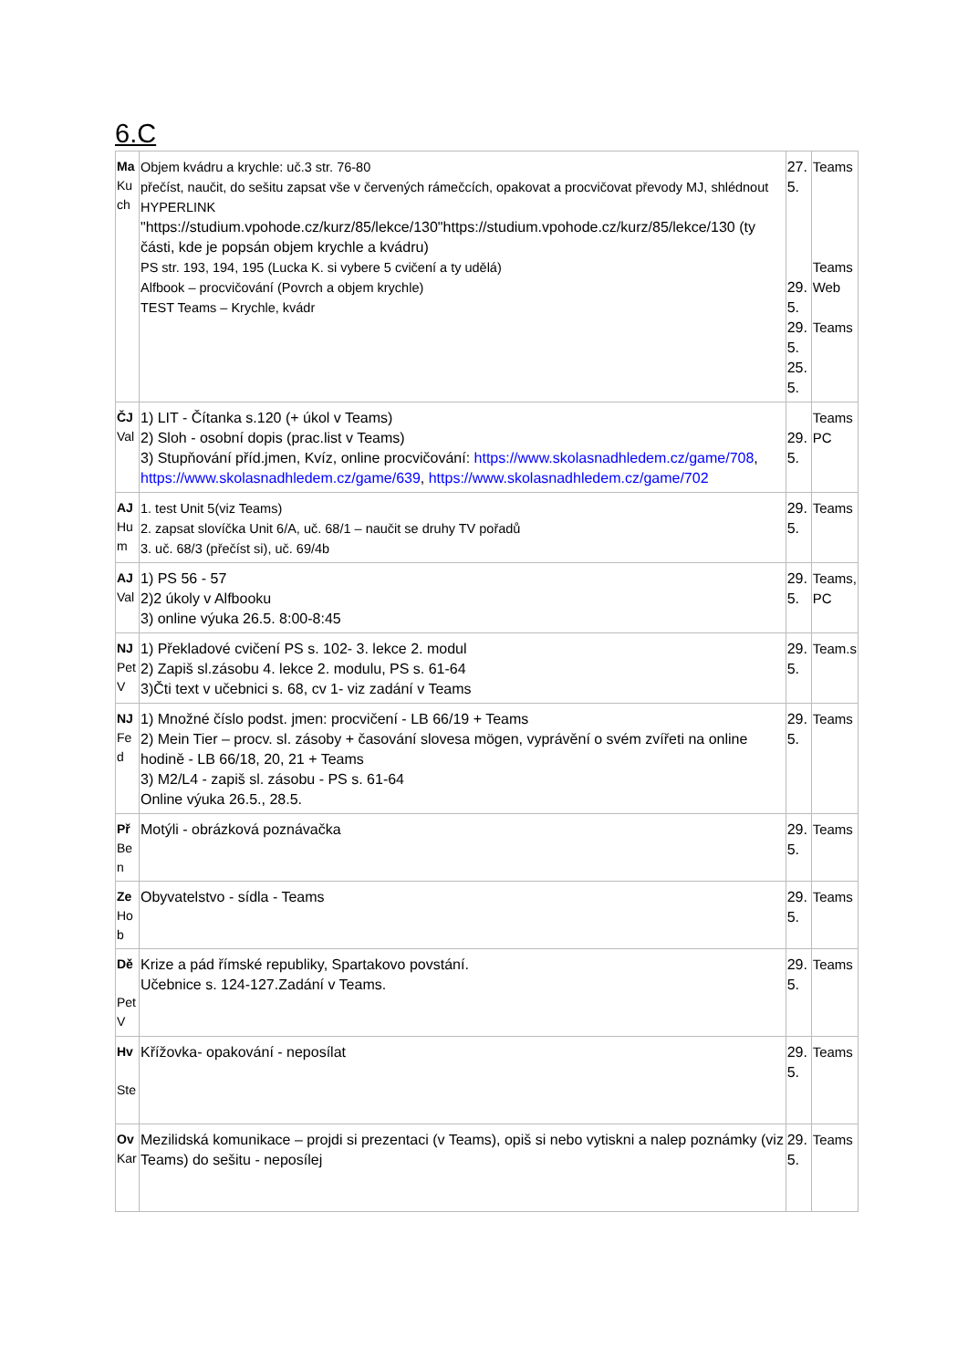6.C
| Ma Kuch | Objem kvádru a krychle: uč.3 str. 76-80 přečíst, naučit, do sešitu zapsat vše v červených rámečcích, opakovat a procvičovat převody MJ, shlédnout HYPERLINK "https://studium.vpohode.cz/kurz/85/lekce/130"https://studium.vpohode.cz/kurz/85/lekce/130 (ty části, kde je popsán objem krychle a kvádru) PS str. 193, 194, 195 (Lucka K. si vybere 5 cvičení a ty udělá) Alfbook – procvičování (Povrch a objem krychle) TEST Teams – Krychle, kvádr | 27. 5. 29. 5. 29. 5. 25. 5. | Teams Teams Web Teams |
| ČJ Val | 1) LIT - Čítanka s.120 (+ úkol v Teams) 2) Sloh - osobní dopis (prac.list v Teams) 3) Stupňování příd.jmen, Kvíz, online procvičování: https://www.skolasnadhledem.cz/game/708 , https://www.skolasnadhledem.cz/game/639 , https://www.skolasnadhledem.cz/game/702 | 29. 5. | Teams PC |
| AJ Hum | 1. test Unit 5(viz Teams) 2. zapsat slovíčka Unit 6/A, uč. 68/1 – naučit se druhy TV pořadů 3. uč. 68/3 (přečíst si), uč. 69/4b | 29. 5. | Teams |
| AJ Val | 1) PS 56 - 57 2)2 úkoly v Alfbooku 3) online výuka 26.5. 8:00-8:45 | 29. 5. | Teams, PC |
| NJ PetV | 1) Překladové cvičení PS s. 102- 3. lekce 2. modul 2) Zapiš sl.zásobu 4. lekce 2. modulu, PS s. 61-64 3)Čti text v učebnici s. 68, cv 1- viz zadání v Teams | 29. 5. | Team.s |
| NJ Fed | 1) Množné číslo podst. jmen: procvičení - LB 66/19 + Teams 2) Mein Tier – procv. sl. zásoby + časování slovesa mögen, vyprávění o svém zvířeti na online hodině - LB 66/18, 20, 21 + Teams 3) M2/L4 - zapiš sl. zásobu - PS s. 61-64 Online výuka 26.5., 28.5. | 29. 5. | Teams |
| Př Ben | Motýli - obrázková poznávačka | 29. 5. | Teams |
| Ze Hob | Obyvatelstvo - sídla - Teams | 29. 5. | Teams |
| Dě PetV | Krize a pád římské republiky, Spartakovo povstání. Učebnice s. 124-127.Zadání v Teams. | 29. 5. | Teams |
| Hv Ste | Křížovka- opakování - neposílat | 29. 5. | Teams |
| Ov Kar | Mezilidská komunikace – projdi si prezentaci (v Teams), opiš si nebo vytiskni a nalep poznámky (viz Teams) do sešitu - neposílej | 29. 5. | Teams |